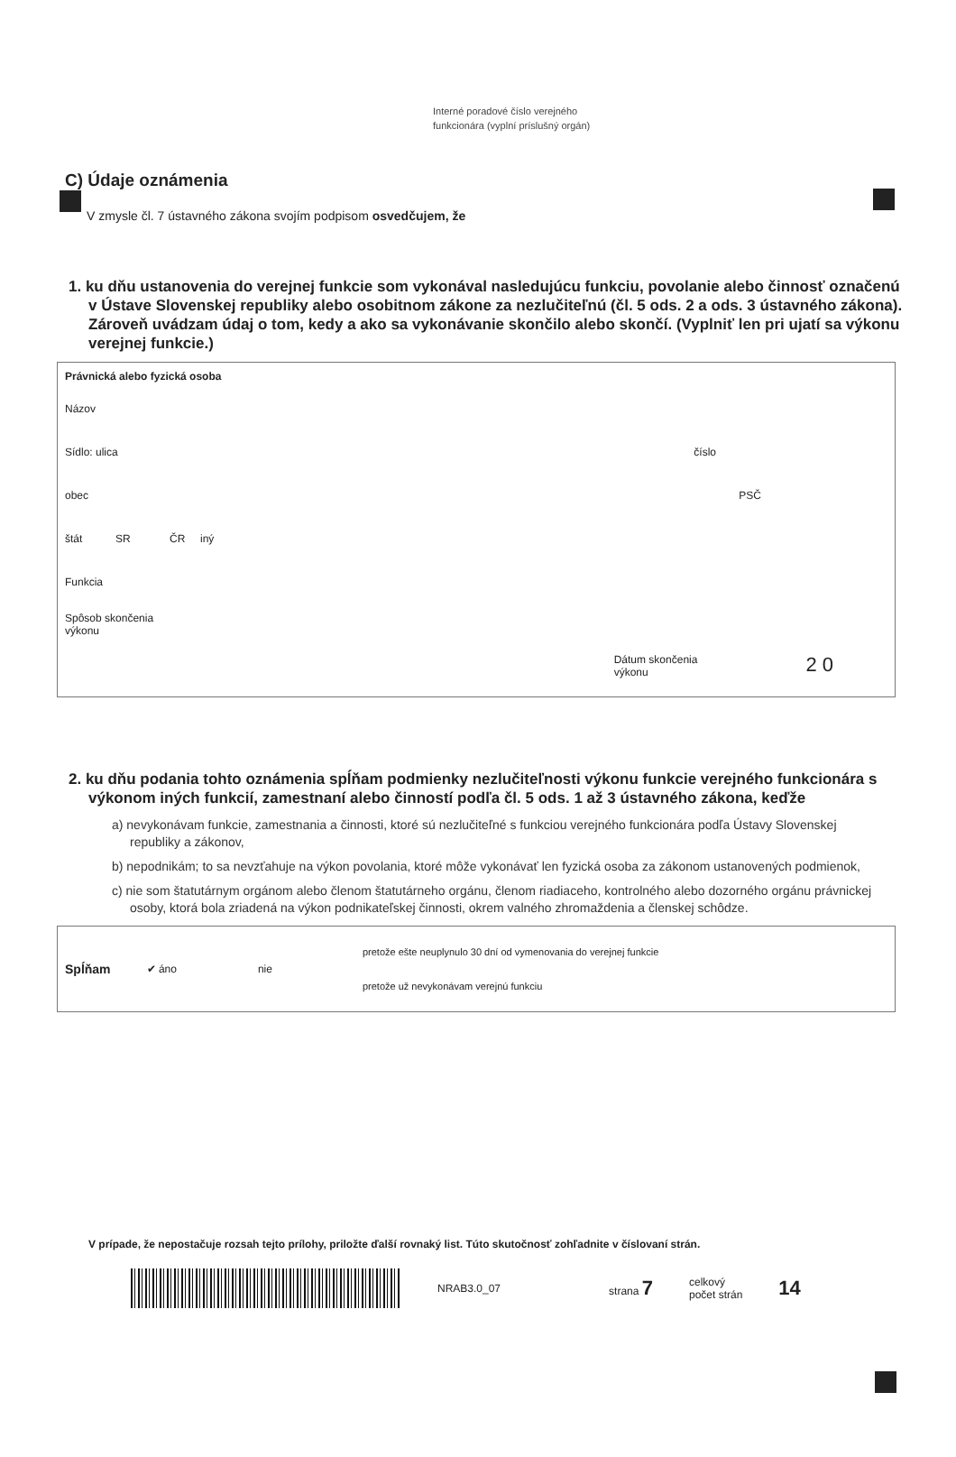Interné poradové číslo verejného
funkcionára (vyplní príslušný orgán)
C) Údaje oznámenia
V zmysle čl. 7 ústavného zákona svojím podpisom osvedčujem, že
1. ku dňu ustanovenia do verejnej funkcie som vykonával nasledujúcu funkciu, povolanie alebo činnosť označenú v Ústave Slovenskej republiky alebo osobitnom zákone za nezlučiteľnú (čl. 5 ods. 2 a ods. 3 ústavného zákona). Zároveň uvádzam údaj o tom, kedy a ako sa vykonávanie skončilo alebo skončí. (Vyplniť len pri ujatí sa výkonu verejnej funkcie.)
Právnická alebo fyzická osoba
Názov
Sídlo: ulica číslo
obec PSČ
štát SR ČR iný
Funkcia
Spôsob skončenia
výkonu
Dátum skončenia
výkonu 2 0
2. ku dňu podania tohto oznámenia spĺňam podmienky nezlučiteľnosti výkonu funkcie verejného funkcionára s výkonom iných funkcií, zamestnaní alebo činností podľa čl. 5 ods. 1 až 3 ústavného zákona, keďže
a) nevykonávam funkcie, zamestnania a činnosti, ktoré sú nezlučiteľné s funkciou verejného funkcionára podľa Ústavy Slovenskej republiky a zákonov,
b) nepodnikám; to sa nevzťahuje na výkon povolania, ktoré môže vykonávať len fyzická osoba za zákonom ustanovených podmienok,
c) nie som štatutárnym orgánom alebo členom štatutárneho orgánu, členom riadiaceho, kontrolného alebo dozorného orgánu právnickej osoby, ktorá bola zriadená na výkon podnikateľskej činnosti, okrem valného zhromaždenia a členskej schôdze.
Spĺňam ✔ áno nie
pretože ešte neuplynulo 30 dní od vymenovania do verejnej funkcie
pretože už nevykonávam verejnú funkciu
V prípade, že nepostačuje rozsah tejto prílohy, priložte ďalší rovnaký list. Túto skutočnosť zohľadnite v číslovaní strán.
NRAB3.0_07 strana 7 celkový
počet strán 14